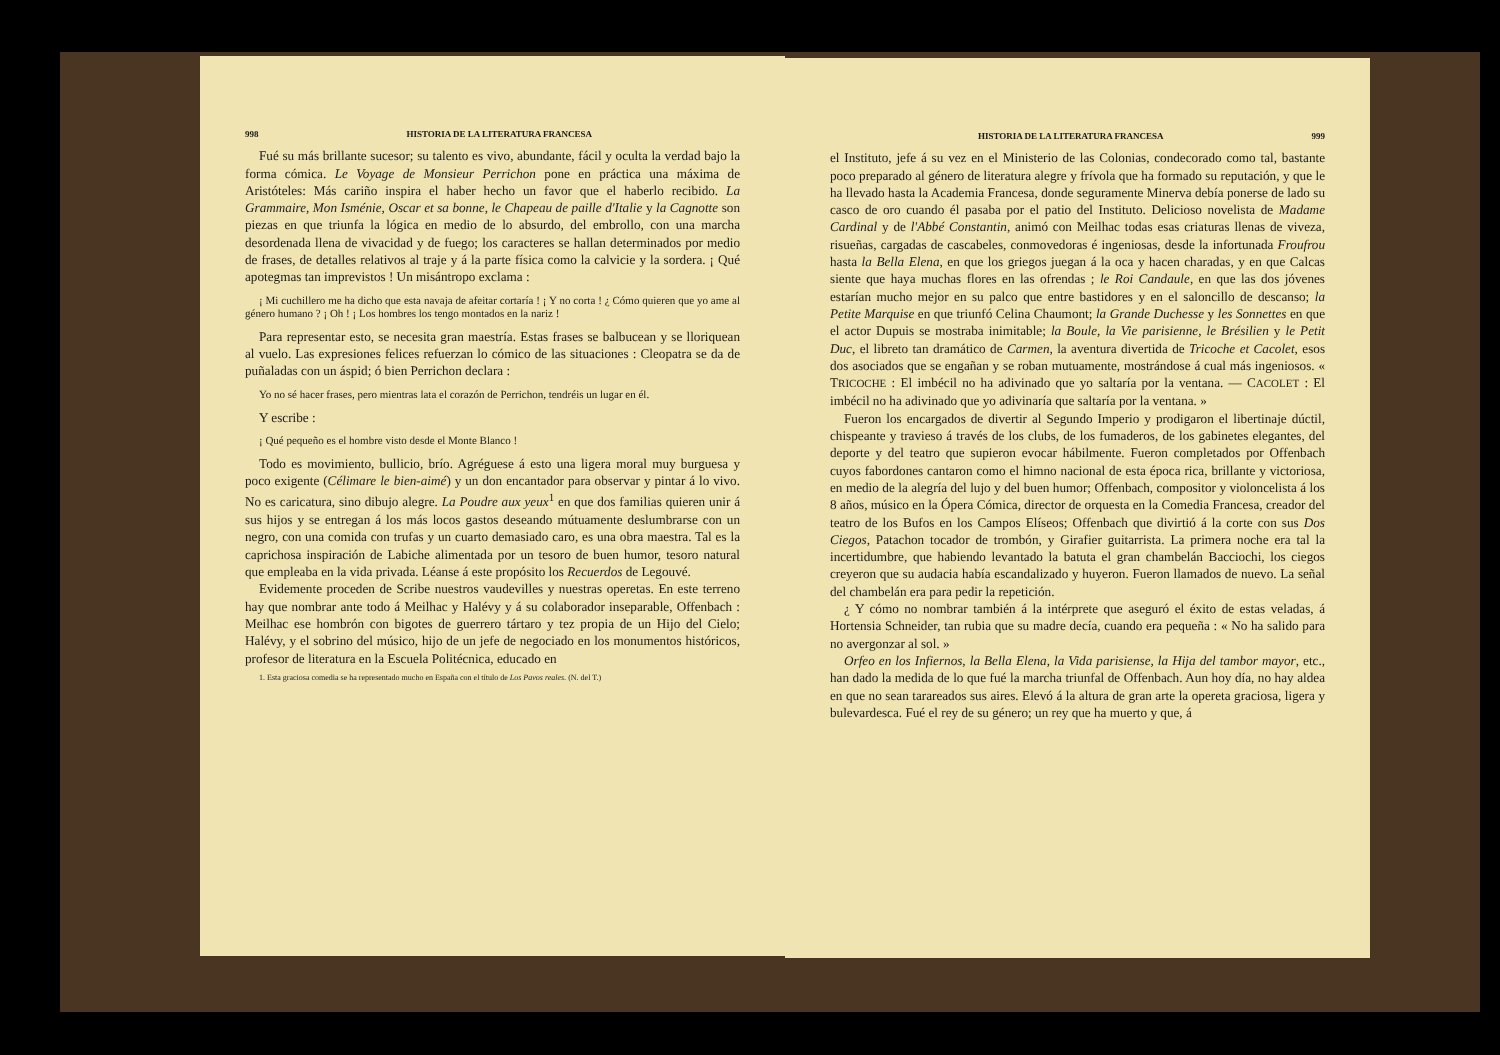998 HISTORIA DE LA LITERATURA FRANCESA
Fué su más brillante sucesor; su talento es vivo, abundante, fácil y oculta la verdad bajo la forma cómica. Le Voyage de Monsieur Perrichon pone en práctica una máxima de Aristóteles: Más cariño inspira el haber hecho un favor que el haberlo recibido. La Grammaire, Mon Isménie, Oscar et sa bonne, le Chapeau de paille d'Italie y la Cagnotte son piezas en que triunfa la lógica en medio de lo absurdo, del embrollo, con una marcha desordenada llena de vivacidad y de fuego; los caracteres se hallan determinados por medio de frases, de detalles relativos al traje y á la parte física como la calvicie y la sordera. ¡ Qué apotegmas tan imprevistos ! Un misántropo exclama :
¡ Mi cuchillero me ha dicho que esta navaja de afeitar cortaría ! ¡ Y no corta ! ¿ Cómo quieren que yo ame al género humano ? ¡ Oh ! ¡ Los hombres los tengo montados en la nariz !
Para representar esto, se necesita gran maestría. Estas frases se balbucean y se lloriquean al vuelo. Las expresiones felices refuerzan lo cómico de las situaciones : Cleopatra se da de puñaladas con un áspid; ó bien Perrichon declara :
Yo no sé hacer frases, pero mientras lata el corazón de Perrichon, tendréis un lugar en él.
Y escribe :
¡ Qué pequeño es el hombre visto desde el Monte Blanco !
Todo es movimiento, bullicio, brío. Agréguese á esto una ligera moral muy burguesa y poco exigente (Célimare le bien-aimé) y un don encantador para observar y pintar á lo vivo. No es caricatura, sino dibujo alegre. La Poudre aux yeux<sup>1</sup> en que dos familias quieren unir á sus hijos y se entregan á los más locos gastos deseando mútuamente deslumbrarse con un negro, con una comida con trufas y un cuarto demasiado caro, es una obra maestra. Tal es la caprichosa inspiración de Labiche alimentada por un tesoro de buen humor, tesoro natural que empleaba en la vida privada. Léanse á este propósito los Recuerdos de Legouvé.
Evidemente proceden de Scribe nuestros vaudevilles y nuestras operetas. En este terreno hay que nombrar ante todo á Meilhac y Halévy y á su colaborador inseparable, Offenbach : Meilhac ese hombrón con bigotes de guerrero tártaro y tez propia de un Hijo del Cielo; Halévy, y el sobrino del músico, hijo de un jefe de negociado en los monumentos históricos, profesor de literatura en la Escuela Politécnica, educado en
1. Esta graciosa comedia se ha representado mucho en España con el título de Los Pavos reales. (N. del T.)
HISTORIA DE LA LITERATURA FRANCESA 999
el Instituto, jefe á su vez en el Ministerio de las Colonias, condecorado como tal, bastante poco preparado al género de literatura alegre y frívola que ha formado su reputación, y que le ha llevado hasta la Academia Francesa, donde seguramente Minerva debía ponerse de lado su casco de oro cuando él pasaba por el patio del Instituto. Delicioso novelista de Madame Cardinal y de l'Abbé Constantin, animó con Meilhac todas esas criaturas llenas de viveza, risueñas, cargadas de cascabeles, conmovedoras é ingeniosas, desde la infortunada Froufrou hasta la Bella Elena, en que los griegos juegan á la oca y hacen charadas, y en que Calcas siente que haya muchas flores en las ofrendas ; le Roi Candaule, en que las dos jóvenes estarían mucho mejor en su palco que entre bastidores y en el saloncillo de descanso; la Petite Marquise en que triunfó Celina Chaumont; la Grande Duchesse y les Sonnettes en que el actor Dupuis se mostraba inimitable; la Boule, la Vie parisienne, le Brésilien y le Petit Duc, el libreto tan dramático de Carmen, la aventura divertida de Tricoche et Cacolet, esos dos asociados que se engañan y se roban mutuamente, mostrándose á cual más ingeniosos. « TRICOCHE : El imbécil no ha adivinado que yo saltaría por la ventana. — CACOLET : El imbécil no ha adivinado que yo adivinaría que saltaría por la ventana. »
Fueron los encargados de divertir al Segundo Imperio y prodigaron el libertinaje dúctil, chispeante y travieso á través de los clubs, de los fumaderos, de los gabinetes elegantes, del deporte y del teatro que supieron evocar hábilmente. Fueron completados por Offenbach cuyos fabordones cantaron como el himno nacional de esta época rica, brillante y victoriosa, en medio de la alegría del lujo y del buen humor; Offenbach, compositor y violoncelista á los 8 años, músico en la Ópera Cómica, director de orquesta en la Comedia Francesa, creador del teatro de los Bufos en los Campos Elíseos; Offenbach que divirtió á la corte con sus Dos Ciegos, Patachon tocador de trombón, y Girafier guitarrista. La primera noche era tal la incertidumbre, que habiendo levantado la batuta el gran chambelán Bacciochi, los ciegos creyeron que su audacia había escandalizado y huyeron. Fueron llamados de nuevo. La señal del chambelán era para pedir la repetición.
¿ Y cómo no nombrar también á la intérprete que aseguró el éxito de estas veladas, á Hortensia Schneider, tan rubia que su madre decía, cuando era pequeña : « No ha salido para no avergonzar al sol. »
Orfeo en los Infiernos, la Bella Elena, la Vida parisiense, la Hija del tambor mayor, etc., han dado la medida de lo que fué la marcha triunfal de Offenbach. Aun hoy día, no hay aldea en que no sean tarareados sus aires. Elevó á la altura de gran arte la opereta graciosa, ligera y bulevardesca. Fué el rey de su género; un rey que ha muerto y que, á